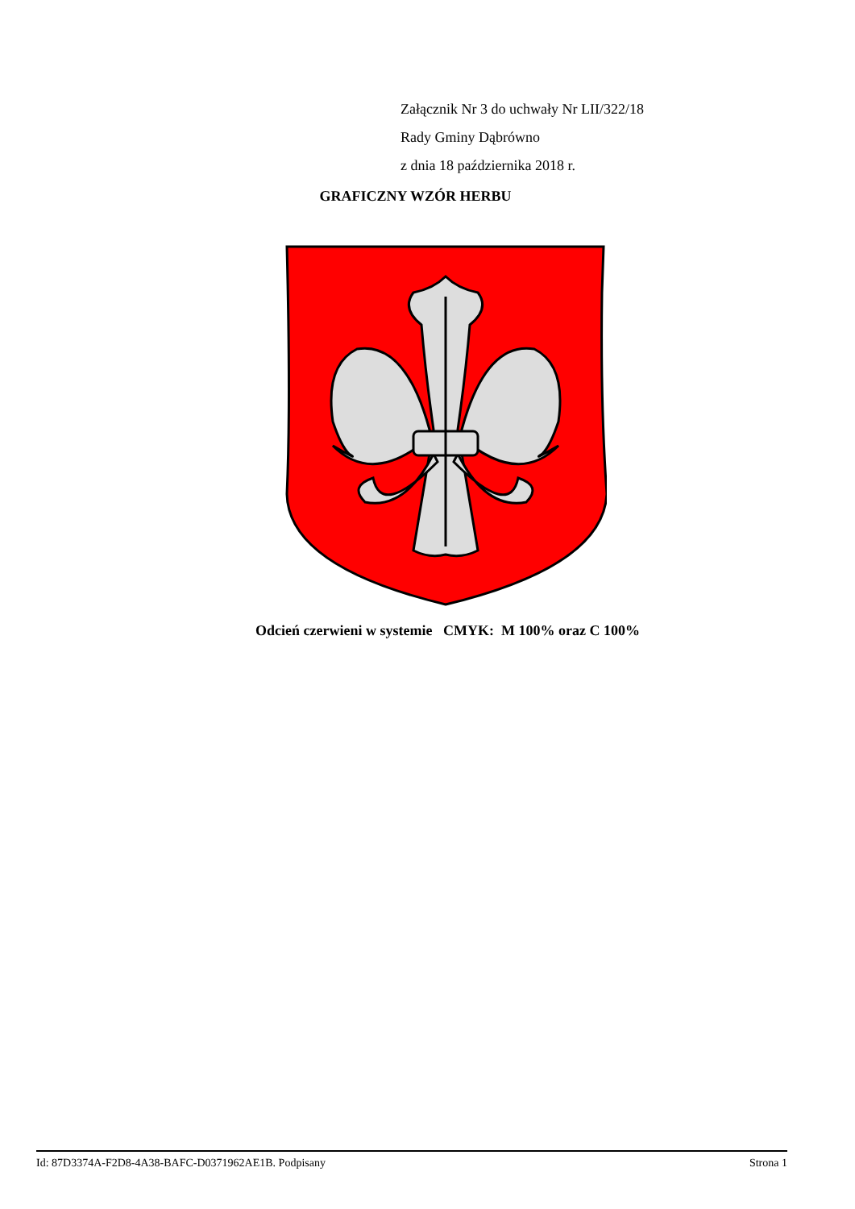Załącznik Nr 3 do uchwały Nr LII/322/18
Rady Gminy Dąbrówno
z dnia 18 października 2018 r.
GRAFICZNY WZÓR HERBU
Odcień czerwieni w systemie CMYK: M 100% oraz C 100%
Id: 87D3374A-F2D8-4A38-BAFC-D0371962AE1B. Podpisany Strona 1